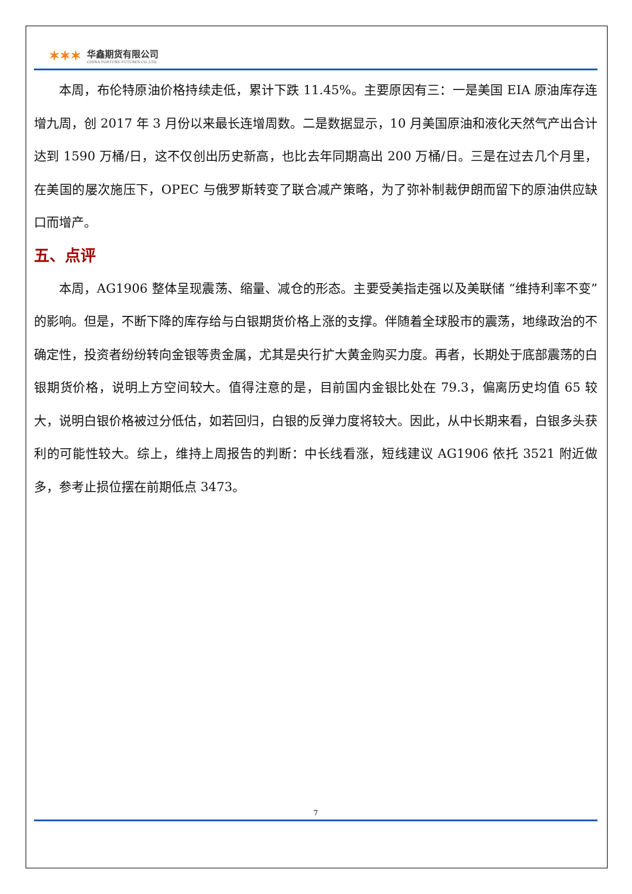✶✶✶
华鑫期货有限公司
CHINA FORTUNE FUTURES CO.,LTD.
本周，布伦特原油价格持续走低，累计下跌 11.45%。主要原因有三：一是美国 EIA 原油库存连增九周，创 2017 年 3 月份以来最长连增周数。二是数据显示，10 月美国原油和液化天然气产出合计达到 1590 万桶/日，这不仅创出历史新高，也比去年同期高出 200 万桶/日。三是在过去几个月里，在美国的屡次施压下，OPEC 与俄罗斯转变了联合减产策略，为了弥补制裁伊朗而留下的原油供应缺口而增产。
五、点评
本周，AG1906 整体呈现震荡、缩量、减仓的形态。主要受美指走强以及美联储 “维持利率不变”的影响。但是，不断下降的库存给与白银期货价格上涨的支撑。伴随着全球股市的震荡，地缘政治的不确定性，投资者纷纷转向金银等贵金属，尤其是央行扩大黄金购买力度。再者，长期处于底部震荡的白银期货价格，说明上方空间较大。值得注意的是，目前国内金银比处在 79.3，偏离历史均值 65 较大，说明白银价格被过分低估，如若回归，白银的反弹力度将较大。因此，从中长期来看，白银多头获利的可能性较大。综上，维持上周报告的判断：中长线看涨，短线建议 AG1906 依托 3521 附近做多，参考止损位摆在前期低点 3473。
7